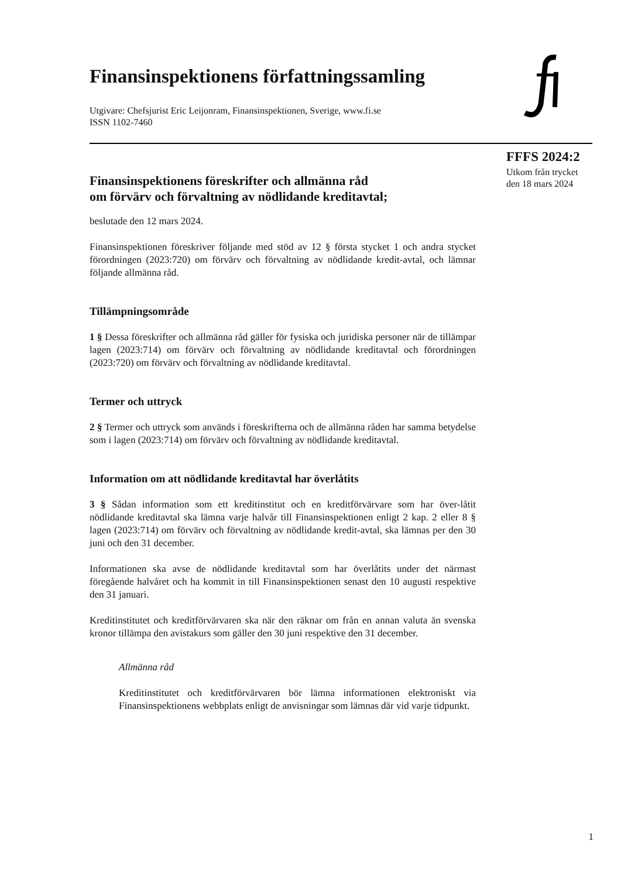Finansinspektionens författningssamling
Utgivare: Chefsjurist Eric Leijonram, Finansinspektionen, Sverige, www.fi.se
ISSN 1102-7460
Finansinspektionens föreskrifter och allmänna råd
om förvärv och förvaltning av nödlidande kreditavtal;
beslutade den 12 mars 2024.
Finansinspektionen föreskriver följande med stöd av 12 § första stycket 1 och andra stycket förordningen (2023:720) om förvärv och förvaltning av nödlidande kredit-avtal, och lämnar följande allmänna råd.
Tillämpningsområde
1 § Dessa föreskrifter och allmänna råd gäller för fysiska och juridiska personer när de tillämpar lagen (2023:714) om förvärv och förvaltning av nödlidande kreditavtal och förordningen (2023:720) om förvärv och förvaltning av nödlidande kreditavtal.
Termer och uttryck
2 § Termer och uttryck som används i föreskrifterna och de allmänna råden har samma betydelse som i lagen (2023:714) om förvärv och förvaltning av nödlidande kreditavtal.
Information om att nödlidande kreditavtal har överlåtits
3 § Sådan information som ett kreditinstitut och en kreditförvärvare som har över-låtit nödlidande kreditavtal ska lämna varje halvår till Finansinspektionen enligt 2 kap. 2 eller 8 § lagen (2023:714) om förvärv och förvaltning av nödlidande kredit-avtal, ska lämnas per den 30 juni och den 31 december.
Informationen ska avse de nödlidande kreditavtal som har överlåtits under det närmast föregående halvåret och ha kommit in till Finansinspektionen senast den 10 augusti respektive den 31 januari.
Kreditinstitutet och kreditförvärvaren ska när den räknar om från en annan valuta än svenska kronor tillämpa den avistakurs som gäller den 30 juni respektive den 31 december.
Allmänna råd
Kreditinstitutet och kreditförvärvaren bör lämna informationen elektroniskt via Finansinspektionens webbplats enligt de anvisningar som lämnas där vid varje tidpunkt.
FFFS 2024:2
Utkom från trycket
den 18 mars 2024
1